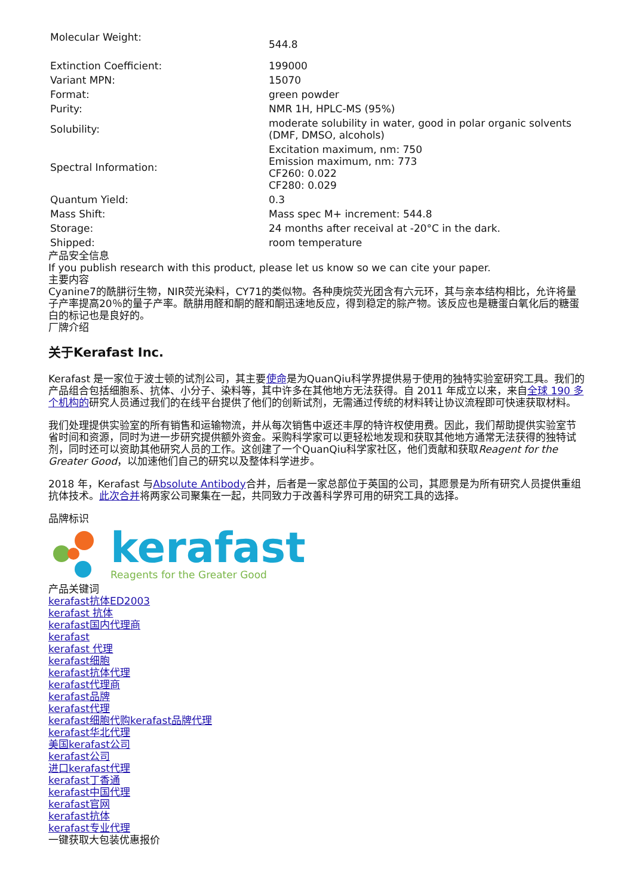| Molecular Weight: | 544.8 |
| Extinction Coefficient: | 199000 |
| Variant MPN: | 15070 |
| Format: | green powder |
| Purity: | NMR 1H, HPLC-MS (95%) |
| Solubility: | moderate solubility in water, good in polar organic solvents (DMF, DMSO, alcohols) |
| Spectral Information: | Excitation maximum, nm: 750 Emission maximum, nm: 773 CF260: 0.022 CF280: 0.029 |
| Quantum Yield: | 0.3 |
| Mass Shift: | Mass spec M+ increment: 544.8 |
| Storage: | 24 months after receival at -20°C in the dark. |
| Shipped: | room temperature |
产品安全信息
If you publish research with this product, please let us know so we can cite your paper.
主要内容
Cyanine7的酰肼衍生物，NIR荧光染料，CY71的类似物。各种庚烷荧光团含有六元环，其与亲本结构相比，允许将量子产率提高20％的量子产率。酰肼用醛和酮的醛和酮迅速地反应，得到稳定的腙产物。该反应也是糖蛋白氧化后的糖蛋白的标记也是良好的。
厂牌介绍
关于Kerafast Inc.
Kerafast 是一家位于波士顿的试剂公司，其主要使命是为QuanQiu科学界提供易于使用的独特实验室研究工具。我们的产品组合包括细胞系、抗体、小分子、染料等，其中许多在其他地方无法获得。自 2011 年成立以来，来自全球 190 多个机构的研究人员通过我们的在线平台提供了他们的创新试剂，无需通过传统的材料转让协议流程即可快速获取材料。
我们处理提供实验室的所有销售和运输物流，并从每次销售中返还丰厚的特许权使用费。因此，我们帮助提供实验室节省时间和资源，同时为进一步研究提供额外资金。采购科学家可以更轻松地发现和获取其他地方通常无法获得的独特试剂，同时还可以资助其他研究人员的工作。这创建了一个QuanQiu科学家社区，他们贡献和获取Reagent for the Greater Good，以加速他们自己的研究以及整体科学进步。
2018 年，Kerafast 与Absolute Antibody合并，后者是一家总部位于英国的公司，其愿景是为所有研究人员提供重组抗体技术。此次合并将两家公司聚集在一起，共同致力于改善科学界可用的研究工具的选择。
品牌标识
kerafast
Reagents for the Greater Good
产品关键词
kerafast抗体ED2003
kerafast 抗体
kerafast国内代理商
kerafast
kerafast 代理
kerafast细胞
kerafast抗体代理
kerafast代理商
kerafast品牌
kerafast代理
kerafast细胞代购kerafast品牌代理
kerafast华北代理
美国kerafast公司
kerafast公司
进口kerafast代理
kerafast丁香通
kerafast中国代理
kerafast官网
kerafast抗体
kerafast专业代理
一键获取大包装优惠报价